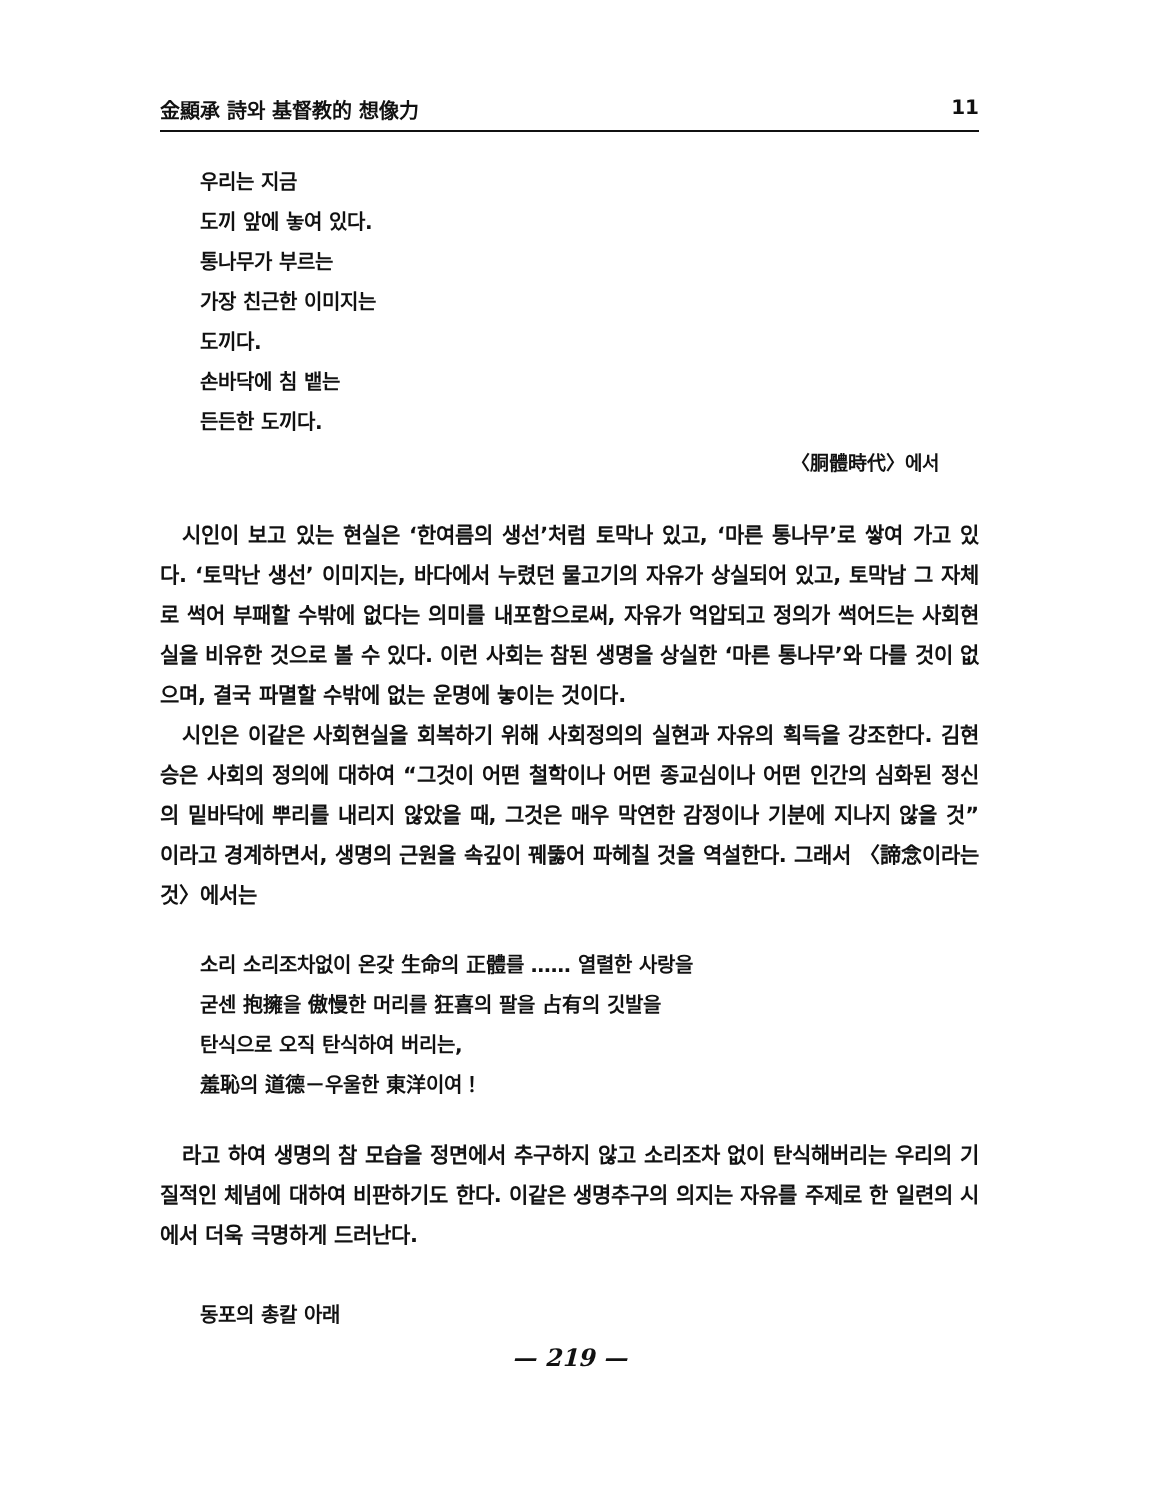金顯承 詩와 基督教的 想像力 11
우리는 지금
도끼 앞에 놓여 있다.
통나무가 부르는
가장 친근한 이미지는
도끼다.
손바닥에 침 뱉는
든든한 도끼다.
〈胴體時代〉에서
시인이 보고 있는 현실은 ‘한여름의 생선’처럼 토막나 있고, ‘마른 통나무’로 쌓여 가고 있다. ‘토막난 생선’ 이미지는, 바다에서 누렸던 물고기의 자유가 상실되어 있고, 토막남 그 자체로 썩어 부패할 수밖에 없다는 의미를 내포함으로써, 자유가 억압되고 정의가 썩어드는 사회현실을 비유한 것으로 볼 수 있다. 이런 사회는 참된 생명을 상실한 ‘마른 통나무’와 다를 것이 없으며, 결국 파멸할 수밖에 없는 운명에 놓이는 것이다.
시인은 이같은 사회현실을 회복하기 위해 사회정의의 실현과 자유의 획득을 강조한다. 김현승은 사회의 정의에 대하여 “그것이 어떤 철학이나 어떤 종교심이나 어떤 인간의 심화된 정신의 밑바닥에 뿌리를 내리지 않았을 때, 그것은 매우 막연한 감정이나 기분에 지나지 않을 것”이라고 경계하면서, 생명의 근원을 속깊이 꿰뚫어 파헤칠 것을 역설한다. 그래서 〈諦念이라는 것〉에서는
소리 소리조차없이 온갖 生命의 正體를 …… 열렬한 사랑을
굳센 抱擁을 傲慢한 머리를 狂喜의 팔을 占有의 깃발을
탄식으로 오직 탄식하여 버리는,
羞恥의 道德－우울한 東洋이여！
라고 하여 생명의 참 모습을 정면에서 추구하지 않고 소리조차 없이 탄식해버리는 우리의 기질적인 체념에 대하여 비판하기도 한다. 이같은 생명추구의 의지는 자유를 주제로 한 일련의 시에서 더욱 극명하게 드러난다.
동포의 총칼 아래
— 219 —